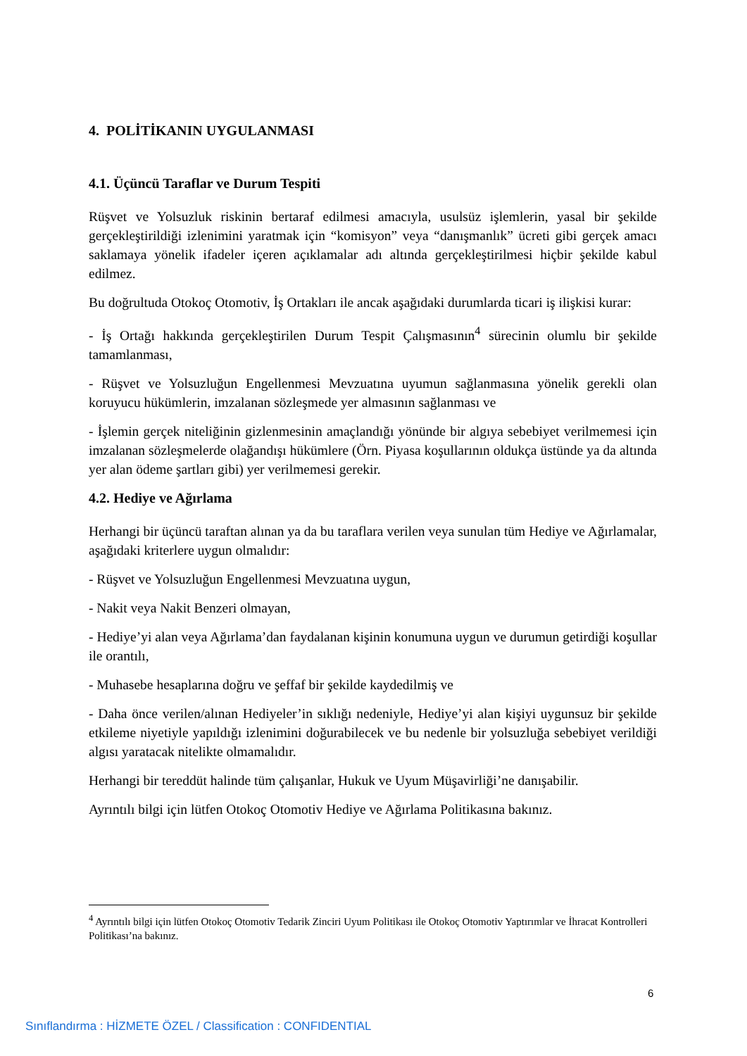4. POLİTİKANIN UYGULANMASI
4.1. Üçüncü Taraflar ve Durum Tespiti
Rüşvet ve Yolsuzluk riskinin bertaraf edilmesi amacıyla, usulsüz işlemlerin, yasal bir şekilde gerçekleştirildiği izlenimini yaratmak için “komisyon” veya “danışmanlık” ücreti gibi gerçek amacı saklamaya yönelik ifadeler içeren açıklamalar adı altında gerçekleştirilmesi hiçbir şekilde kabul edilmez.
Bu doğrultuda Otokoç Otomotiv, İş Ortakları ile ancak aşağıdaki durumlarda ticari iş ilişkisi kurar:
- İş Ortağı hakkında gerçekleştirilen Durum Tespit Çalışmasının<sup>4</sup> sürecinin olumlu bir şekilde tamamlanması,
- Rüşvet ve Yolsuzluğun Engellenmesi Mevzuatına uyumun sağlanmasına yönelik gerekli olan koruyucu hükümlerin, imzalanan sözleşmede yer almasının sağlanması ve
- İşlemin gerçek niteliğinin gizlenmesinin amaçlandığı yönünde bir algıya sebebiyet verilmemesi için imzalanan sözleşmelerde olağandışı hükümlere (Örn. Piyasa koşullarının oldukça üstünde ya da altında yer alan ödeme şartları gibi) yer verilmemesi gerekir.
4.2. Hediye ve Ağırlama
Herhangi bir üçüncü taraftan alınan ya da bu taraflara verilen veya sunulan tüm Hediye ve Ağırlamalar, aşağıdaki kriterlere uygun olmalıdır:
- Rüşvet ve Yolsuzluğun Engellenmesi Mevzuatına uygun,
- Nakit veya Nakit Benzeri olmayan,
- Hediye’yi alan veya Ağırlama’dan faydalanan kişinin konumuna uygun ve durumun getirdiği koşullar ile orantılı,
- Muhasebe hesaplarına doğru ve şeffaf bir şekilde kaydedilmiş ve
- Daha önce verilen/alınan Hediyeler’in sıklığı nedeniyle, Hediye’yi alan kişiyi uygunsuz bir şekilde etkileme niyetiyle yapıldığı izlenimini doğurabilecek ve bu nedenle bir yolsuzluğa sebebiyet verildiği algısı yaratacak nitelikte olmamalıdır.
Herhangi bir tereddüt halinde tüm çalışanlar, Hukuk ve Uyum Müşavirliği’ne danışabilir.
Ayrıntılı bilgi için lütfen Otokoç Otomotiv Hediye ve Ağırlama Politikasına bakınız.
<sup>4</sup> Ayrıntılı bilgi için lütfen Otokoç Otomotiv Tedarik Zinciri Uyum Politikası ile Otokoç Otomotiv Yaptırımlar ve İhracat Kontrolleri Politikası’na bakınız.
6
Sınıflandırma : HİZMETE ÖZEL / Classification : CONFIDENTIAL